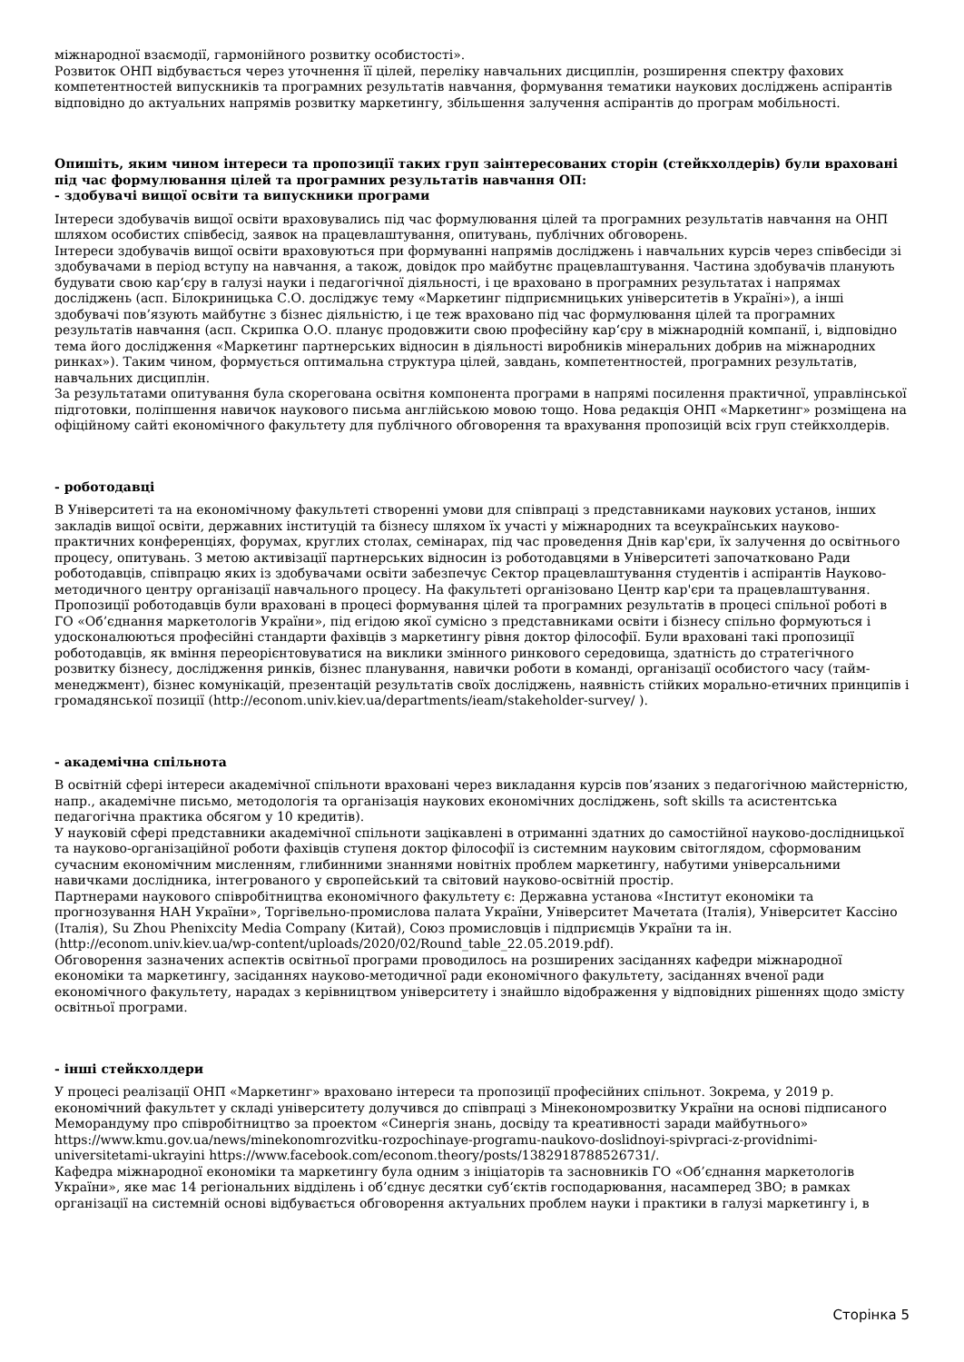міжнародної взаємодії, гармонійного розвитку особистості».
Розвиток ОНП відбувається через уточнення її цілей, переліку навчальних дисциплін, розширення спектру фахових компетентностей випускників та програмних результатів навчання, формування тематики наукових досліджень аспірантів відповідно до актуальних напрямів розвитку маркетингу, збільшення залучення аспірантів до програм мобільності.
Опишіть, яким чином інтереси та пропозиції таких груп заінтересованих сторін (стейкхолдерів) були враховані під час формулювання цілей та програмних результатів навчання ОП:
- здобувачі вищої освіти та випускники програми
Інтереси здобувачів вищої освіти враховувались під час формулювання цілей та програмних результатів навчання на ОНП шляхом особистих співбесід, заявок на працевлаштування, опитувань, публічних обговорень.
Інтереси здобувачів вищої освіти враховуються при формуванні напрямів досліджень і навчальних курсів через співбесіди зі здобувачами в період вступу на навчання, а також, довідок про майбутнє працевлаштування. Частина здобувачів планують будувати свою кар‘єру в галузі науки і педагогічної діяльності, і це враховано в програмних результатах і напрямах досліджень (асп. Білокриницька С.О. досліджує тему «Маркетинг підприємницьких університетів в Україні»), а інші здобувачі пов’язують майбутнє з бізнес діяльністю, і це теж враховано під час формулювання цілей та програмних результатів навчання (асп. Скрипка О.О. планує продовжити свою професійну кар‘єру в міжнародній компанії, і, відповідно тема його дослідження «Маркетинг партнерських відносин в діяльності виробників мінеральних добрив на міжнародних ринках»). Таким чином, формується оптимальна структура цілей, завдань, компетентностей, програмних результатів, навчальних дисциплін.
За результатами опитування була скорегована освітня компонента програми в напрямі посилення практичної, управлінської підготовки, поліпшення навичок наукового письма англійською мовою тощо. Нова редакція ОНП «Маркетинг» розміщена на офіційному сайті економічного факультету для публічного обговорення та врахування пропозицій всіх груп стейкхолдерів.
- роботодавці
В Університеті та на економічному факультеті створенні умови для співпраці з представниками наукових установ, інших закладів вищої освіти, державних інституцій та бізнесу шляхом їх участі у міжнародних та всеукраїнських науково-практичних конференціях, форумах, круглих столах, семінарах, під час проведення Днів кар'єри, їх залучення до освітнього процесу, опитувань. З метою активізації партнерських відносин із роботодавцями в Університеті започатковано Ради роботодавців, співпрацю яких із здобувачами освіти забезпечує Сектор працевлаштування студентів і аспірантів Науково-методичного центру організації навчального процесу. На факультеті організовано Центр кар'єри та працевлаштування.
Пропозиції роботодавців були враховані в процесі формування цілей та програмних результатів в процесі спільної роботі в ГО «Об’єднання маркетологів України», під егідою якої сумісно з представниками освіти і бізнесу спільно формуються і удосконалюються професійні стандарти фахівців з маркетингу рівня доктор філософії. Були враховані такі пропозиції роботодавців, як вміння переорієнтовуватися на виклики змінного ринкового середовища, здатність до стратегічного розвитку бізнесу, дослідження ринків, бізнес планування, навички роботи в команді, організації особистого часу (тайм-менеджмент), бізнес комунікацій, презентацій результатів своїх досліджень, наявність стійких морально-етичних принципів і громадянської позиції (http://econom.univ.kiev.ua/departments/ieam/stakeholder-survey/ ).
- академічна спільнота
В освітній сфері інтереси академічної спільноти враховані через викладання курсів пов’язаних з педагогічною майстерністю, напр., академічне письмо, методологія та організація наукових економічних досліджень, soft skills та асистентська педагогічна практика обсягом у 10 кредитів).
У науковій сфері представники академічної спільноти зацікавлені в отриманні здатних до самостійної науково-дослідницької та науково-організаційної роботи фахівців ступеня доктор філософії із системним науковим світоглядом, сформованим сучасним економічним мисленням, глибинними знаннями новітніх проблем маркетингу, набутими універсальними навичками дослідника, інтегрованого у європейський та світовий науково-освітній простір.
Партнерами наукового співробітництва економічного факультету є: Державна установа «Інститут економіки та прогнозування НАН України», Торгівельно-промислова палата України, Університет Мачетата (Італія), Університет Кассіно (Італія), Su Zhou Phenixcity Media Company (Китай), Союз промисловців і підприємців України та ін. (http://econom.univ.kiev.ua/wp-content/uploads/2020/02/Round_table_22.05.2019.pdf).
Обговорення зазначених аспектів освітньої програми проводилось на розширених засіданнях кафедри міжнародної економіки та маркетингу, засіданнях науково-методичної ради економічного факультету, засіданнях вченої ради економічного факультету, нарадах з керівництвом університету і знайшло відображення у відповідних рішеннях щодо змісту освітньої програми.
- інші стейкхолдери
У процесі реалізації ОНП «Маркетинг» враховано інтереси та пропозиції професійних спільнот. Зокрема, у 2019 р. економічний факультет у складі університету долучився до співпраці з Мінекономрозвитку України на основі підписаного Меморандуму про співробітництво за проектом «Синергія знань, досвіду та креативності заради майбутнього» https://www.kmu.gov.ua/news/minekonomrozvitku-rozpochinaye-programu-naukovo-doslidnoyi-spivpraci-z-providnimi-universitetami-ukrayini https://www.facebook.com/econom.theory/posts/1382918788526731/.
Кафедра міжнародної економіки та маркетингу була одним з ініціаторів та засновників ГО «Об’єднання маркетологів України», яке має 14 регіональних відділень і об’єднує десятки суб‘єктів господарювання, насамперед ЗВО; в рамках організації на системній основі відбувається обговорення актуальних проблем науки і практики в галузі маркетингу і, в
Сторінка 5